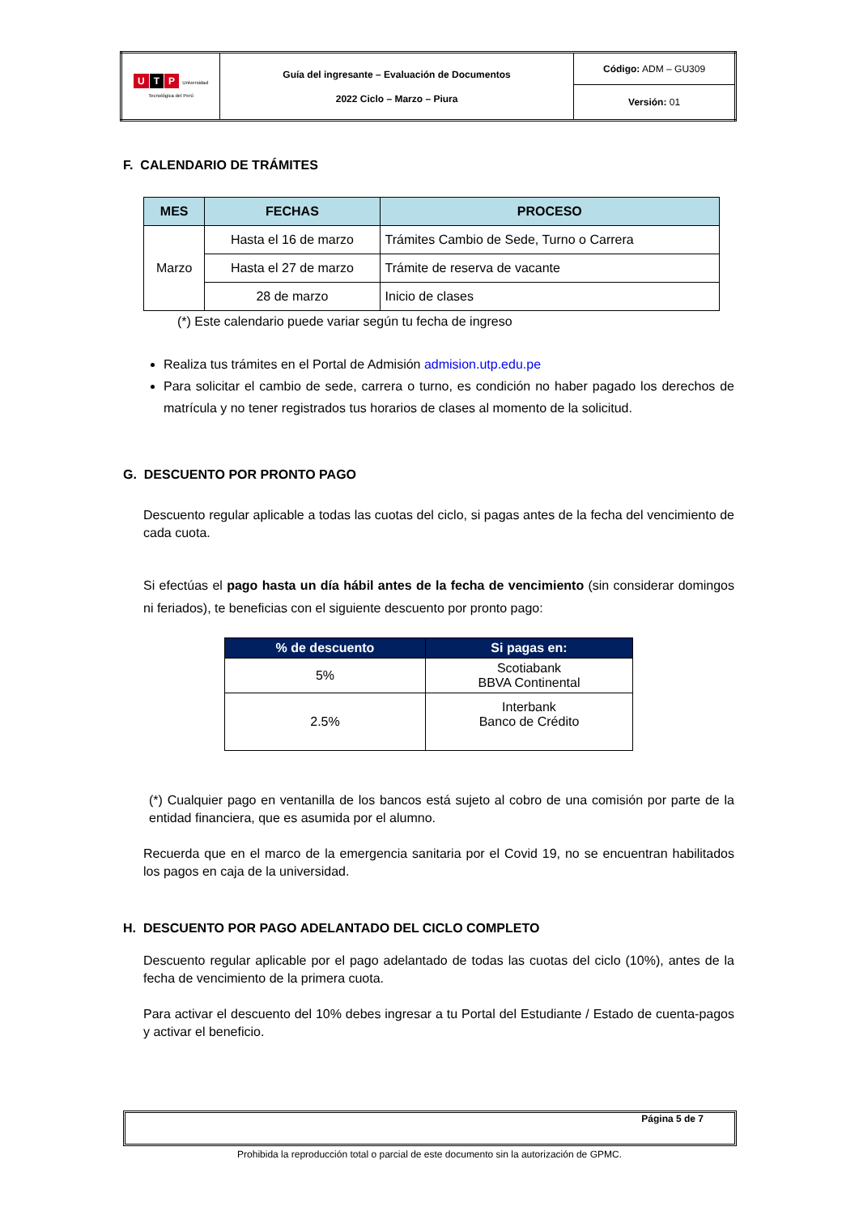| U T P Universidad Tecnológica del Perú | Guía del ingresante – Evaluación de Documentos 2022 Ciclo – Marzo – Piura | Código: ADM – GU309 |
| | | Versión: 01 |
F. CALENDARIO DE TRÁMITES
| MES | FECHAS | PROCESO |
| --- | --- | --- |
| Marzo | Hasta el 16 de marzo | Trámites Cambio de Sede, Turno o Carrera |
| | Hasta el 27 de marzo | Trámite de reserva de vacante |
| | 28 de marzo | Inicio de clases |
(*) Este calendario puede variar según tu fecha de ingreso
Realiza tus trámites en el Portal de Admisión admision.utp.edu.pe
Para solicitar el cambio de sede, carrera o turno, es condición no haber pagado los derechos de matrícula y no tener registrados tus horarios de clases al momento de la solicitud.
G. DESCUENTO POR PRONTO PAGO
Descuento regular aplicable a todas las cuotas del ciclo, si pagas antes de la fecha del vencimiento de cada cuota.
Si efectúas el pago hasta un día hábil antes de la fecha de vencimiento (sin considerar domingos ni feriados), te beneficias con el siguiente descuento por pronto pago:
| % de descuento | Si pagas en: |
| --- | --- |
| 5% | Scotiabank BBVA Continental |
| 2.5% | Interbank Banco de Crédito |
(*) Cualquier pago en ventanilla de los bancos está sujeto al cobro de una comisión por parte de la entidad financiera, que es asumida por el alumno.
Recuerda que en el marco de la emergencia sanitaria por el Covid 19, no se encuentran habilitados los pagos en caja de la universidad.
H. DESCUENTO POR PAGO ADELANTADO DEL CICLO COMPLETO
Descuento regular aplicable por el pago adelantado de todas las cuotas del ciclo (10%), antes de la fecha de vencimiento de la primera cuota.
Para activar el descuento del 10% debes ingresar a tu Portal del Estudiante / Estado de cuenta-pagos y activar el beneficio.
Página 5 de 7
Prohibida la reproducción total o parcial de este documento sin la autorización de GPMC.